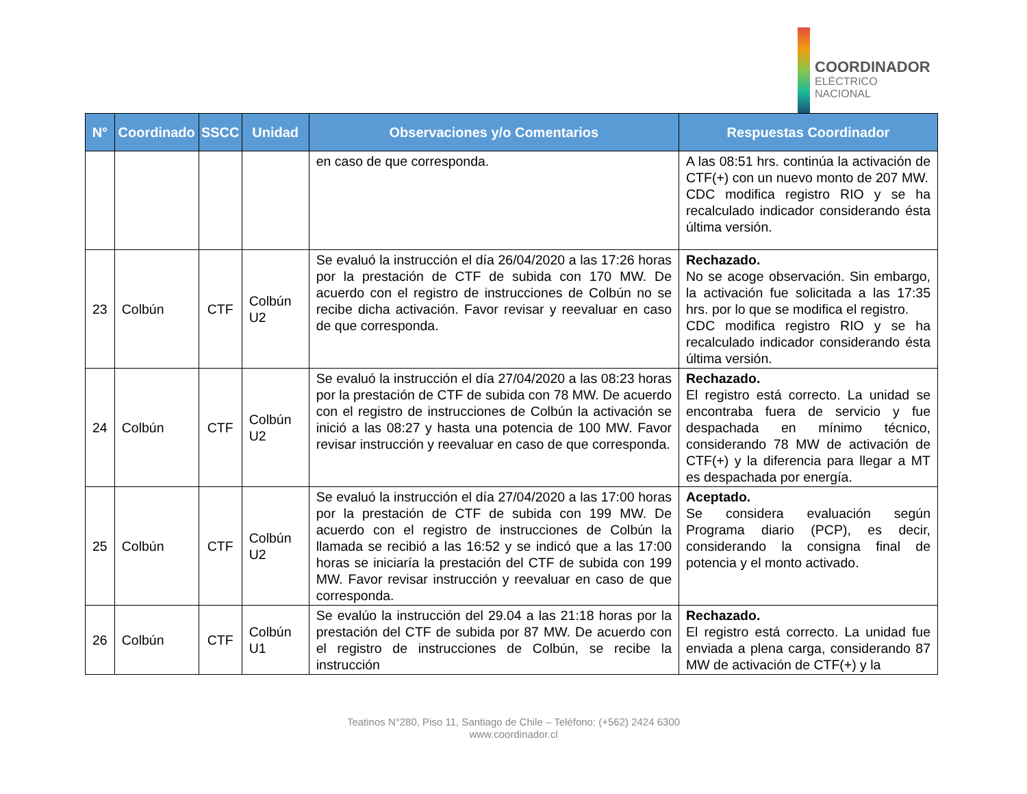COORDINADOR
ELÉCTRICO NACIONAL
| N° | Coordinado | SSCC | Unidad | Observaciones y/o Comentarios | Respuestas Coordinador |
| --- | --- | --- | --- | --- | --- |
| | | | | en caso de que corresponda. | A las 08:51 hrs. continúa la activación de CTF(+) con un nuevo monto de 207 MW. CDC modifica registro RIO y se ha recalculado indicador considerando ésta última versión. |
| 23 | Colbún | CTF | Colbún U2 | Se evaluó la instrucción el día 26/04/2020 a las 17:26 horas por la prestación de CTF de subida con 170 MW. De acuerdo con el registro de instrucciones de Colbún no se recibe dicha activación. Favor revisar y reevaluar en caso de que corresponda. | Rechazado. No se acoge observación. Sin embargo, la activación fue solicitada a las 17:35 hrs. por lo que se modifica el registro. CDC modifica registro RIO y se ha recalculado indicador considerando ésta última versión. |
| 24 | Colbún | CTF | Colbún U2 | Se evaluó la instrucción el día 27/04/2020 a las 08:23 horas por la prestación de CTF de subida con 78 MW. De acuerdo con el registro de instrucciones de Colbún la activación se inició a las 08:27 y hasta una potencia de 100 MW. Favor revisar instrucción y reevaluar en caso de que corresponda. | Rechazado. El registro está correcto. La unidad se encontraba fuera de servicio y fue despachada en mínimo técnico, considerando 78 MW de activación de CTF(+) y la diferencia para llegar a MT es despachada por energía. |
| 25 | Colbún | CTF | Colbún U2 | Se evaluó la instrucción el día 27/04/2020 a las 17:00 horas por la prestación de CTF de subida con 199 MW. De acuerdo con el registro de instrucciones de Colbún la llamada se recibió a las 16:52 y se indicó que a las 17:00 horas se iniciaría la prestación del CTF de subida con 199 MW. Favor revisar instrucción y reevaluar en caso de que corresponda. | Aceptado. Se considera evaluación según Programa diario (PCP), es decir, considerando la consigna final de potencia y el monto activado. |
| 26 | Colbún | CTF | Colbún U1 | Se evalúo la instrucción del 29.04 a las 21:18 horas por la prestación del CTF de subida por 87 MW. De acuerdo con el registro de instrucciones de Colbún, se recibe la instrucción | Rechazado. El registro está correcto. La unidad fue enviada a plena carga, considerando 87 MW de activación de CTF(+) y la |
Teatinos N°280, Piso 11, Santiago de Chile – Teléfono: (+562) 2424 6300
www.coordinador.cl